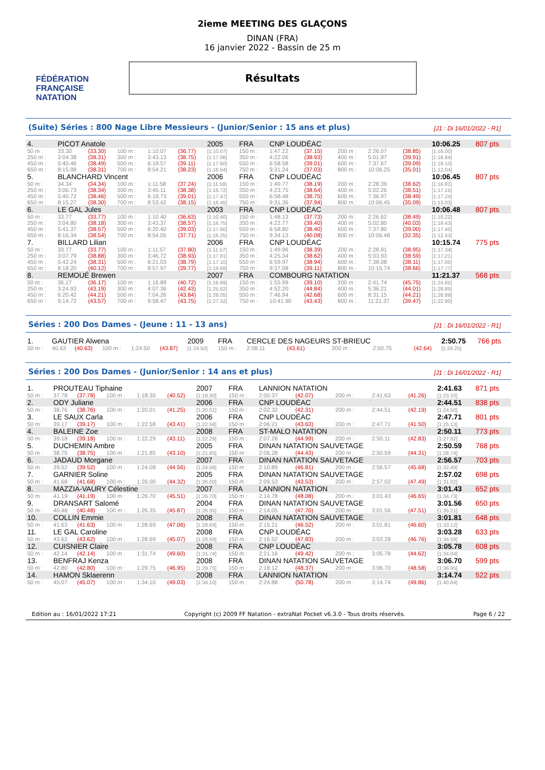FÉDÉRATION FRANÇAISE NATATION
2ieme MEETING DES GLAÇONS
DINAN (FRA)
16 janvier 2022 - Bassin de 25 m
Résultats
(Suite) Séries : 800 Nage Libre Messieurs - (Junior/Senior : 15 ans et plus) [J1 : Di 16/01/2022 - R1]
| 4. | PICOT Anatole | | | | | 2005 | FRA | CNP LOUDÉAC | | | | | | 10:06.25 | 807 pts |
| 50 m : | 33.30 | (33.30) | 100 m : | 1:10.07 | (36.77) | [1:10.07] | 150 m : | 1:47.22 | (37.15) | | 200 m : | 2:26.07 | (38.85) | [1:16.00] | |
| 250 m : | 3:04.38 | (38.31) | 300 m : | 3:43.13 | (38.75) | [1:17.06] | 350 m : | 4:22.06 | (38.93) | | 400 m : | 5:01.97 | (39.91) | [1:18.84] | |
| 450 m : | 5:40.46 | (38.49) | 500 m : | 6:19.57 | (39.11) | [1:17.60] | 550 m : | 6:58.58 | (39.01) | | 600 m : | 7:37.67 | (39.09) | [1:18.10] | |
| 650 m : | 8:15.98 | (38.31) | 700 m : | 8:54.21 | (38.23) | [1:16.54] | 750 m : | 9:31.24 | (37.03) | | 800 m : | 10:06.25 | (35.01) | [1:12.04] | |
| 5. | BLANCHARD Vincent | | | | | 2006 | FRA | CNP LOUDÉAC | | | | | | 10:06.45 | 807 pts |
| 50 m : | 34.34 | (34.34) | 100 m : | 1:11.58 | (37.24) | [1:11.58] | 150 m : | 1:49.77 | (38.19) | | 200 m : | 2:28.39 | (38.62) | [1:16.81] | |
| 250 m : | 3:06.73 | (38.34) | 300 m : | 3:45.11 | (38.38) | [1:16.72] | 350 m : | 4:23.75 | (38.64) | | 400 m : | 5:02.26 | (38.51) | [1:17.15] | |
| 450 m : | 5:40.72 | (38.46) | 500 m : | 6:19.73 | (39.01) | [1:17.47] | 550 m : | 6:58.48 | (38.75) | | 600 m : | 7:36.97 | (38.49) | [1:17.24] | |
| 650 m : | 8:15.27 | (38.30) | 700 m : | 8:53.42 | (38.15) | [1:16.45] | 750 m : | 9:31.36 | (37.94) | | 800 m : | 10:06.45 | (35.09) | [1:13.03] | |
| 6. | LE GAL Jules | | | | | 2003 | FRA | CNP LOUDÉAC | | | | | | 10:06.48 | 807 pts |
| 50 m : | 33.77 | (33.77) | 100 m : | 1:10.40 | (36.63) | [1:10.40] | 150 m : | 1:48.13 | (37.73) | | 200 m : | 2:26.62 | (38.49) | [1:16.22] | |
| 250 m : | 3:04.80 | (38.18) | 300 m : | 3:43.37 | (38.57) | [1:16.75] | 350 m : | 4:22.77 | (39.40) | | 400 m : | 5:02.80 | (40.03) | [1:19.43] | |
| 450 m : | 5:41.37 | (38.57) | 500 m : | 6:20.40 | (39.03) | [1:17.60] | 550 m : | 6:58.80 | (38.40) | | 600 m : | 7:37.80 | (39.00) | [1:17.40] | |
| 650 m : | 8:16.34 | (38.54) | 700 m : | 8:54.05 | (37.71) | [1:16.25] | 750 m : | 9:34.13 | (40.08) | | 800 m : | 10:06.48 | (32.35) | [1:12.43] | |
| 7. | BILLARD Lilian | | | | | 2006 | FRA | CNP LOUDÉAC | | | | | | 10:15.74 | 775 pts |
| 50 m : | 33.77 | (33.77) | 100 m : | 1:11.57 | (37.80) | [1:11.57] | 150 m : | 1:49.96 | (38.39) | | 200 m : | 2:28.91 | (38.95) | [1:17.34] | |
| 250 m : | 3:07.79 | (38.88) | 300 m : | 3:46.72 | (38.93) | [1:17.81] | 350 m : | 4:25.34 | (38.62) | | 400 m : | 5:03.93 | (38.59) | [1:17.21] | |
| 450 m : | 5:42.24 | (38.31) | 500 m : | 6:21.03 | (38.79) | [1:17.10] | 550 m : | 6:59.97 | (38.94) | | 600 m : | 7:38.08 | (38.11) | [1:17.05] | |
| 650 m : | 8:18.20 | (40.12) | 700 m : | 8:57.97 | (39.77) | [1:19.89] | 750 m : | 9:37.08 | (39.11) | | 800 m : | 10:15.74 | (38.66) | [1:17.77] | |
| 8. | REMOUÉ Brewen | | | | | 2007 | FRA | COMBOURG NATATION | | | | | | 11:21.37 | 568 pts |
| 50 m : | 36.17 | (36.17) | 100 m : | 1:16.89 | (40.72) | [1:16.89] | 150 m : | 1:55.99 | (39.10) | | 200 m : | 2:41.74 | (45.75) | [1:24.85] | |
| 250 m : | 3:24.93 | (43.19) | 300 m : | 4:07.36 | (42.43) | [1:25.62] | 350 m : | 4:52.20 | (44.84) | | 400 m : | 5:36.21 | (44.01) | [1:28.85] | |
| 450 m : | 6:20.42 | (44.21) | 500 m : | 7:04.26 | (43.84) | [1:28.05] | 550 m : | 7:46.94 | (42.68) | | 600 m : | 8:31.15 | (44.21) | [1:26.89] | |
| 650 m : | 9:14.72 | (43.57) | 700 m : | 9:58.47 | (43.75) | [1:27.32] | 750 m : | 10:41.90 | (43.43) | | 800 m : | 11:21.37 | (39.47) | [1:22.90] | |
Séries : 200 Dos Dames - (Jeune : 11 - 13 ans) [J1 : Di 16/01/2022 - R1]
| 1. | GAUTIER Alwena | | | | | 2009 | FRA | CERCLE DES NAGEURS ST-BRIEUC | | | | | | 2:50.75 | 766 pts |
| 50 m : | 40.63 | (40.63) | 100 m : | 1:24.50 | (43.87) | [1:24.50] | 150 m : | 2:08.11 | (43.61) | | 200 m : | 2:50.75 | (42.64) | [1:26.25] | |
Séries : 200 Dos Dames - (Junior/Senior : 14 ans et plus) [J1 : Di 16/01/2022 - R1]
| 1. | PROUTEAU Tiphaine | | | | | 2007 | FRA | LANNION NATATION | | | | | | 2:41.63 | 871 pts |
| 50 m : | 37.78 | (37.78) | 100 m : | 1:18.30 | (40.52) | [1:18.30] | 150 m : | 2:00.37 | (42.07) | | 200 m : | 2:41.63 | (41.26) | [1:23.33] | |
| 2. | ODY Juliane | | | | | 2006 | FRA | CNP LOUDÉAC | | | | | | 2:44.51 | 838 pts |
| 50 m : | 38.76 | (38.76) | 100 m : | 1:20.01 | (41.25) | [1:20.01] | 150 m : | 2:02.32 | (42.31) | | 200 m : | 2:44.51 | (42.19) | [1:24.50] | |
| 3. | LE SAUX Carla | | | | | 2006 | FRA | CNP LOUDÉAC | | | | | | 2:47.71 | 801 pts |
| 50 m : | 39.17 | (39.17) | 100 m : | 1:22.58 | (43.41) | [1:22.58] | 150 m : | 2:06.21 | (43.63) | | 200 m : | 2:47.71 | (41.50) | [1:25.13] | |
| 4. | BALEINE Zoe | | | | | 2008 | FRA | ST-MALO NATATION | | | | | | 2:50.11 | 773 pts |
| 50 m : | 39.18 | (39.18) | 100 m : | 1:22.29 | (43.11) | [1:22.29] | 150 m : | 2:07.28 | (44.99) | | 200 m : | 2:50.11 | (42.83) | [1:27.82] | |
| 5. | DUCHEMIN Ambre | | | | | 2005 | FRA | DINAN NATATION SAUVETAGE | | | | | | 2:50.59 | 768 pts |
| 50 m : | 38.75 | (38.75) | 100 m : | 1:21.85 | (43.10) | [1:21.85] | 150 m : | 2:06.28 | (44.43) | | 200 m : | 2:50.59 | (44.31) | [1:28.74] | |
| 6. | JADAUD Morgane | | | | | 2007 | FRA | DINAN NATATION SAUVETAGE | | | | | | 2:56.57 | 703 pts |
| 50 m : | 39.52 | (39.52) | 100 m : | 1:24.08 | (44.56) | [1:24.08] | 150 m : | 2:10.89 | (46.81) | | 200 m : | 2:56.57 | (45.68) | [1:32.49] | |
| 7. | GARNIER Soline | | | | | 2005 | FRA | DINAN NATATION SAUVETAGE | | | | | | 2:57.02 | 698 pts |
| 50 m : | 41.68 | (41.68) | 100 m : | 1:26.00 | (44.32) | [1:26.00] | 150 m : | 2:09.53 | (43.53) | | 200 m : | 2:57.02 | (47.49) | [1:31.02] | |
| 8. | MAZZIA-VAURY Célestine | | | | | 2007 | FRA | LANNION NATATION | | | | | | 3:01.43 | 652 pts |
| 50 m : | 41.19 | (41.19) | 100 m : | 1:26.70 | (45.51) | [1:26.70] | 150 m : | 2:14.78 | (48.08) | | 200 m : | 3:01.43 | (46.65) | [1:34.73] | |
| 9. | DRANSART Salomé | | | | | 2004 | FRA | DINAN NATATION SAUVETAGE | | | | | | 3:01.56 | 650 pts |
| 50 m : | 40.48 | (40.48) | 100 m : | 1:26.35 | (45.87) | [1:26.35] | 150 m : | 2:14.05 | (47.70) | | 200 m : | 3:01.56 | (47.51) | [1:35.21] | |
| 10. | COLLIN Emmie | | | | | 2008 | FRA | DINAN NATATION SAUVETAGE | | | | | | 3:01.81 | 648 pts |
| 50 m : | 41.63 | (41.63) | 100 m : | 1:28.69 | (47.06) | [1:28.69] | 150 m : | 2:15.21 | (46.52) | | 200 m : | 3:01.81 | (46.60) | [1:33.12] | |
| 11. | LE GAL Caroline | | | | | 2008 | FRA | CNP LOUDÉAC | | | | | | 3:03.28 | 633 pts |
| 50 m : | 43.62 | (43.62) | 100 m : | 1:28.69 | (45.07) | [1:28.69] | 150 m : | 2:16.52 | (47.83) | | 200 m : | 3:03.28 | (46.76) | [1:34.59] | |
| 12. | CUISNIER Claire | | | | | 2008 | FRA | CNP LOUDÉAC | | | | | | 3:05.78 | 608 pts |
| 50 m : | 42.14 | (42.14) | 100 m : | 1:31.74 | (49.60) | [1:31.74] | 150 m : | 2:21.16 | (49.42) | | 200 m : | 3:05.78 | (44.62) | [1:34.04] | |
| 13. | BENFRAJ Kenza | | | | | 2008 | FRA | DINAN NATATION SAUVETAGE | | | | | | 3:06.70 | 599 pts |
| 50 m : | 42.80 | (42.80) | 100 m : | 1:29.75 | (46.95) | [1:29.75] | 150 m : | 2:18.12 | (48.37) | | 200 m : | 3:06.70 | (48.58) | [1:36.95] | |
| 14. | HAMON Sklaerenn | | | | | 2008 | FRA | LANNION NATATION | | | | | | 3:14.74 | 522 pts |
| 50 m : | 45.07 | (45.07) | 100 m : | 1:34.10 | (49.03) | [1:34.10] | 150 m : | 2:24.88 | (50.78) | | 200 m : | 3:14.74 | (49.86) | [1:40.64] | |
Edition au : 16/01/2022 17:21 Copyright (c) 2009 FF Natation - extraNat Pocket v6.3.0 - Tous droits réservés. Page 6 / 22